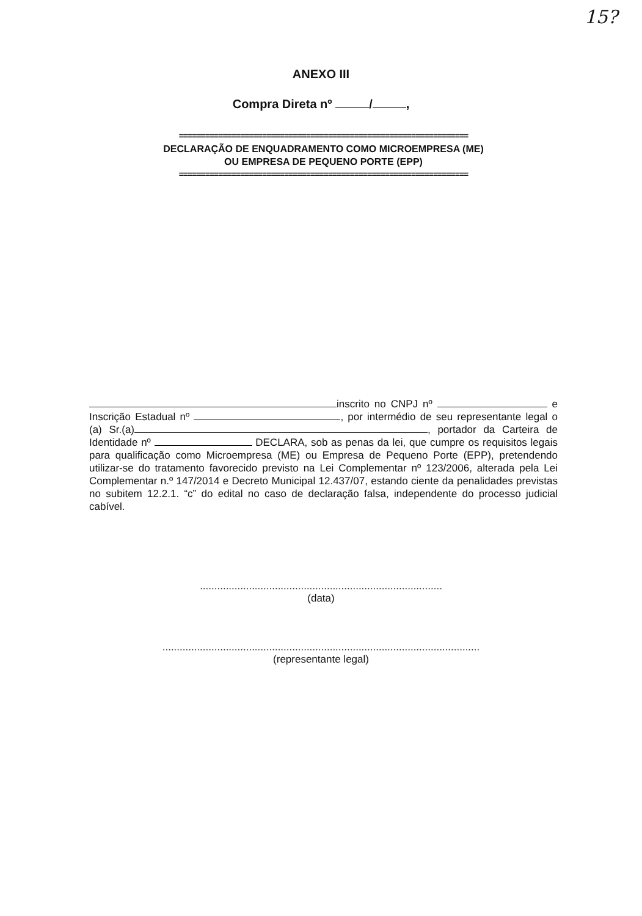15?
ANEXO III
Compra Direta nº / ,
==================================================================
DECLARAÇÃO DE ENQUADRAMENTO COMO MICROEMPRESA (ME)
OU EMPRESA DE PEQUENO PORTE (EPP)
==================================================================
inscrito no CNPJ nº e Inscrição Estadual nº , por intermédio de seu representante legal o (a) Sr.(a) , portador da Carteira de Identidade nº DECLARA, sob as penas da lei, que cumpre os requisitos legais para qualificação como Microempresa (ME) ou Empresa de Pequeno Porte (EPP), pretendendo utilizar-se do tratamento favorecido previsto na Lei Complementar nº 123/2006, alterada pela Lei Complementar n.º 147/2014 e Decreto Municipal 12.437/07, estando ciente da penalidades previstas no subitem 12.2.1. “c” do edital no caso de declaração falsa, independente do processo judicial cabível.
....................................................................................
(data)
..............................................................................................................
(representante legal)